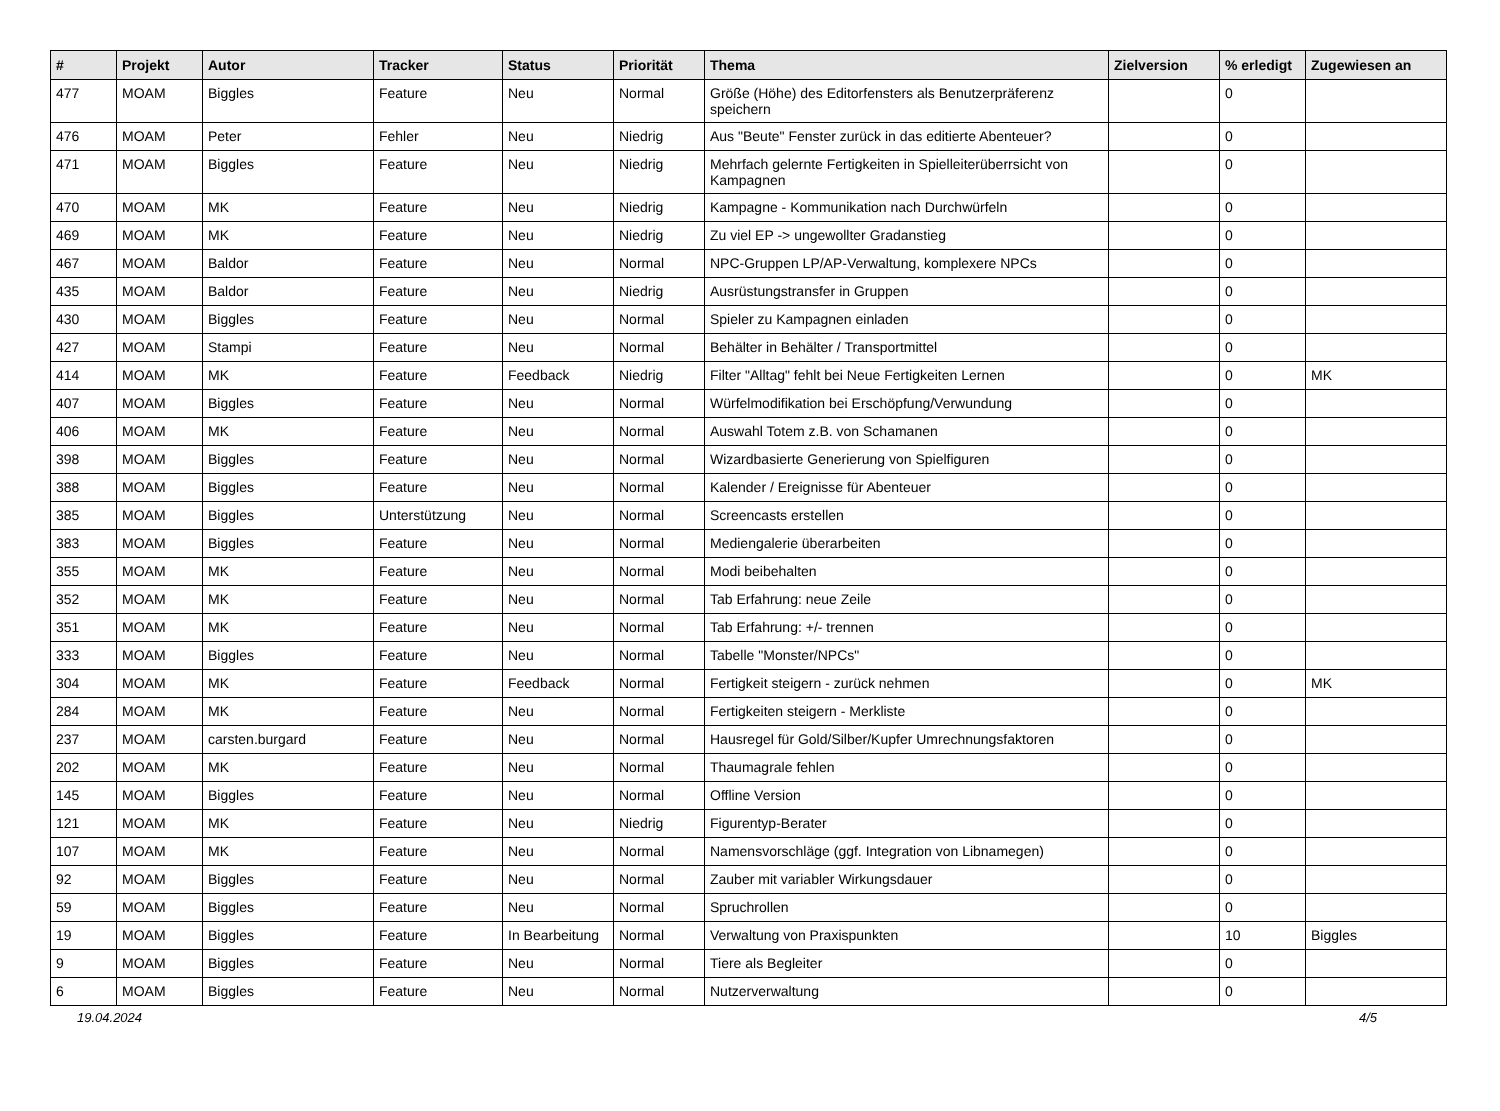| # | Projekt | Autor | Tracker | Status | Priorität | Thema | Zielversion | % erledigt | Zugewiesen an |
| --- | --- | --- | --- | --- | --- | --- | --- | --- | --- |
| 477 | MOAM | Biggles | Feature | Neu | Normal | Größe (Höhe) des Editorfensters als Benutzerpräferenz speichern | | 0 | |
| 476 | MOAM | Peter | Fehler | Neu | Niedrig | Aus "Beute" Fenster zurück in das editierte Abenteuer? | | 0 | |
| 471 | MOAM | Biggles | Feature | Neu | Niedrig | Mehrfach gelernte Fertigkeiten in Spielleiterüberrsicht von Kampagnen | | 0 | |
| 470 | MOAM | MK | Feature | Neu | Niedrig | Kampagne - Kommunikation nach Durchwürfeln | | 0 | |
| 469 | MOAM | MK | Feature | Neu | Niedrig | Zu viel EP -> ungewollter Gradanstieg | | 0 | |
| 467 | MOAM | Baldor | Feature | Neu | Normal | NPC-Gruppen LP/AP-Verwaltung, komplexere NPCs | | 0 | |
| 435 | MOAM | Baldor | Feature | Neu | Niedrig | Ausrüstungstransfer in Gruppen | | 0 | |
| 430 | MOAM | Biggles | Feature | Neu | Normal | Spieler zu Kampagnen einladen | | 0 | |
| 427 | MOAM | Stampi | Feature | Neu | Normal | Behälter in Behälter / Transportmittel | | 0 | |
| 414 | MOAM | MK | Feature | Feedback | Niedrig | Filter "Alltag" fehlt bei Neue Fertigkeiten Lernen | | 0 | MK |
| 407 | MOAM | Biggles | Feature | Neu | Normal | Würfelmodifikation bei Erschöpfung/Verwundung | | 0 | |
| 406 | MOAM | MK | Feature | Neu | Normal | Auswahl Totem z.B. von Schamanen | | 0 | |
| 398 | MOAM | Biggles | Feature | Neu | Normal | Wizardbasierte Generierung von Spielfiguren | | 0 | |
| 388 | MOAM | Biggles | Feature | Neu | Normal | Kalender / Ereignisse für Abenteuer | | 0 | |
| 385 | MOAM | Biggles | Unterstützung | Neu | Normal | Screencasts erstellen | | 0 | |
| 383 | MOAM | Biggles | Feature | Neu | Normal | Mediengalerie überarbeiten | | 0 | |
| 355 | MOAM | MK | Feature | Neu | Normal | Modi beibehalten | | 0 | |
| 352 | MOAM | MK | Feature | Neu | Normal | Tab Erfahrung: neue Zeile | | 0 | |
| 351 | MOAM | MK | Feature | Neu | Normal | Tab Erfahrung: +/- trennen | | 0 | |
| 333 | MOAM | Biggles | Feature | Neu | Normal | Tabelle "Monster/NPCs" | | 0 | |
| 304 | MOAM | MK | Feature | Feedback | Normal | Fertigkeit steigern - zurück nehmen | | 0 | MK |
| 284 | MOAM | MK | Feature | Neu | Normal | Fertigkeiten steigern - Merkliste | | 0 | |
| 237 | MOAM | carsten.burgard | Feature | Neu | Normal | Hausregel für Gold/Silber/Kupfer Umrechnungsfaktoren | | 0 | |
| 202 | MOAM | MK | Feature | Neu | Normal | Thaumagrale fehlen | | 0 | |
| 145 | MOAM | Biggles | Feature | Neu | Normal | Offline Version | | 0 | |
| 121 | MOAM | MK | Feature | Neu | Niedrig | Figurentyp-Berater | | 0 | |
| 107 | MOAM | MK | Feature | Neu | Normal | Namensvorschläge (ggf. Integration von Libnamegen) | | 0 | |
| 92 | MOAM | Biggles | Feature | Neu | Normal | Zauber mit variabler Wirkungsdauer | | 0 | |
| 59 | MOAM | Biggles | Feature | Neu | Normal | Spruchrollen | | 0 | |
| 19 | MOAM | Biggles | Feature | In Bearbeitung | Normal | Verwaltung von Praxispunkten | | 10 | Biggles |
| 9 | MOAM | Biggles | Feature | Neu | Normal | Tiere als Begleiter | | 0 | |
| 6 | MOAM | Biggles | Feature | Neu | Normal | Nutzerverwaltung | | 0 | |
19.04.2024 4/5